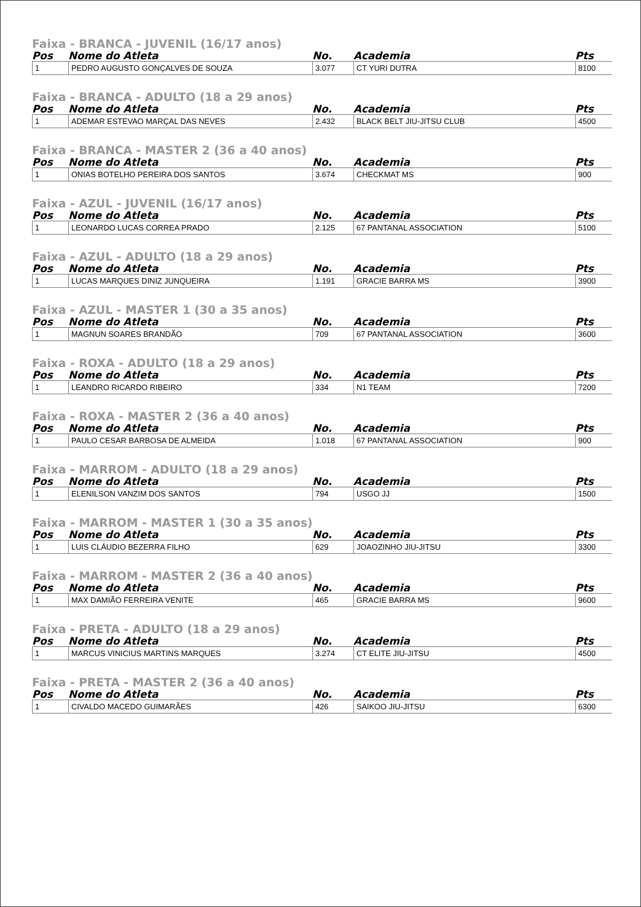Faixa - BRANCA - JUVENIL (16/17 anos)
| Pos | Nome do Atleta | No. | Academia | Pts |
| --- | --- | --- | --- | --- |
| 1 | PEDRO AUGUSTO GONÇALVES DE SOUZA | 3.077 | CT YURI DUTRA | 8100 |
Faixa - BRANCA - ADULTO (18 a 29 anos)
| Pos | Nome do Atleta | No. | Academia | Pts |
| --- | --- | --- | --- | --- |
| 1 | ADEMAR ESTEVAO MARÇAL DAS NEVES | 2.432 | BLACK BELT JIU-JITSU CLUB | 4500 |
Faixa - BRANCA - MASTER 2 (36 a 40 anos)
| Pos | Nome do Atleta | No. | Academia | Pts |
| --- | --- | --- | --- | --- |
| 1 | ONIAS BOTELHO PEREIRA DOS SANTOS | 3.674 | CHECKMAT MS | 900 |
Faixa - AZUL - JUVENIL (16/17 anos)
| Pos | Nome do Atleta | No. | Academia | Pts |
| --- | --- | --- | --- | --- |
| 1 | LEONARDO LUCAS CORREA PRADO | 2.125 | 67 PANTANAL ASSOCIATION | 5100 |
Faixa - AZUL - ADULTO (18 a 29 anos)
| Pos | Nome do Atleta | No. | Academia | Pts |
| --- | --- | --- | --- | --- |
| 1 | LUCAS MARQUES DINIZ JUNQUEIRA | 1.191 | GRACIE BARRA MS | 3900 |
Faixa - AZUL - MASTER 1 (30 a 35 anos)
| Pos | Nome do Atleta | No. | Academia | Pts |
| --- | --- | --- | --- | --- |
| 1 | MAGNUN SOARES BRANDÃO | 709 | 67 PANTANAL ASSOCIATION | 3600 |
Faixa - ROXA - ADULTO (18 a 29 anos)
| Pos | Nome do Atleta | No. | Academia | Pts |
| --- | --- | --- | --- | --- |
| 1 | LEANDRO RICARDO RIBEIRO | 334 | N1 TEAM | 7200 |
Faixa - ROXA - MASTER 2 (36 a 40 anos)
| Pos | Nome do Atleta | No. | Academia | Pts |
| --- | --- | --- | --- | --- |
| 1 | PAULO CESAR BARBOSA DE ALMEIDA | 1.018 | 67 PANTANAL ASSOCIATION | 900 |
Faixa - MARROM - ADULTO (18 a 29 anos)
| Pos | Nome do Atleta | No. | Academia | Pts |
| --- | --- | --- | --- | --- |
| 1 | ELENILSON VANZIM DOS SANTOS | 794 | USGO JJ | 1500 |
Faixa - MARROM - MASTER 1 (30 a 35 anos)
| Pos | Nome do Atleta | No. | Academia | Pts |
| --- | --- | --- | --- | --- |
| 1 | LUIS CLÁUDIO BEZERRA FILHO | 629 | JOAOZINHO JIU-JITSU | 3300 |
Faixa - MARROM - MASTER 2 (36 a 40 anos)
| Pos | Nome do Atleta | No. | Academia | Pts |
| --- | --- | --- | --- | --- |
| 1 | MAX DAMIÃO FERREIRA VENITE | 465 | GRACIE BARRA MS | 9600 |
Faixa - PRETA - ADULTO (18 a 29 anos)
| Pos | Nome do Atleta | No. | Academia | Pts |
| --- | --- | --- | --- | --- |
| 1 | MARCUS VINICIUS MARTINS MARQUES | 3.274 | CT ELITE JIU-JITSU | 4500 |
Faixa - PRETA - MASTER 2 (36 a 40 anos)
| Pos | Nome do Atleta | No. | Academia | Pts |
| --- | --- | --- | --- | --- |
| 1 | CIVALDO MACEDO GUIMARÃES | 426 | SAIKOO JIU-JITSU | 6300 |